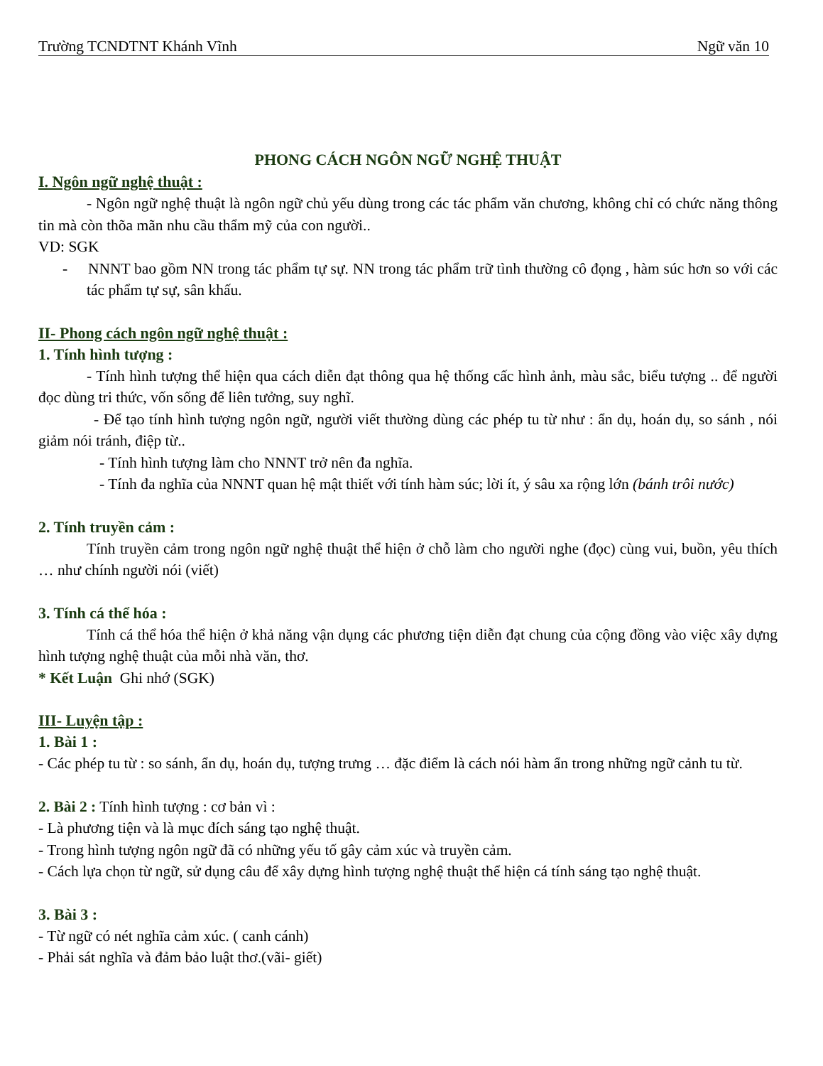Trường TCNDTNT Khánh Vĩnh Ngữ văn 10
PHONG CÁCH NGÔN NGỮ NGHỆ THUẬT
I. Ngôn ngữ nghệ thuật :
- Ngôn ngữ nghệ thuật là ngôn ngữ chủ yếu dùng trong các tác phẩm văn chương, không chỉ có chức năng thông tin mà còn thõa mãn nhu cầu thẩm mỹ của con người..
VD: SGK
- NNNT bao gồm NN trong tác phẩm tự sự. NN trong tác phẩm trữ tình thường cô đọng , hàm súc hơn so với các tác phẩm tự sự, sân khấu.
II- Phong cách ngôn ngữ nghệ thuật :
1. Tính hình tượng :
- Tính hình tượng thể hiện qua cách diễn đạt thông qua hệ thống cấc hình ảnh, màu sắc, biểu tượng .. để người đọc dùng tri thức, vốn sống để liên tưởng, suy nghĩ.
- Để tạo tính hình tượng ngôn ngữ, người viết thường dùng các phép tu từ như : ẩn dụ, hoán dụ, so sánh , nói giảm nói tránh, điệp từ..
- Tính hình tượng làm cho NNNT trở nên đa nghĩa.
- Tính đa nghĩa của NNNT quan hệ mật thiết với tính hàm súc; lời ít, ý sâu xa rộng lớn (bánh trôi nước)
2. Tính truyền cảm :
Tính truyền cảm trong ngôn ngữ nghệ thuật thể hiện ở chỗ làm cho người nghe (đọc) cùng vui, buồn, yêu thích … như chính người nói (viết)
3. Tính cá thể hóa :
Tính cá thể hóa thể hiện ở khả năng vận dụng các phương tiện diễn đạt chung của cộng đồng vào việc xây dựng hình tượng nghệ thuật của mỗi nhà văn, thơ.
* Kết Luận Ghi nhớ (SGK)
III- Luyện tập :
1. Bài 1 :
- Các phép tu từ : so sánh, ẩn dụ, hoán dụ, tượng trưng … đặc điểm là cách nói hàm ẩn trong những ngữ cảnh tu từ.
2. Bài 2 : Tính hình tượng : cơ bản vì :
- Là phương tiện và là mục đích sáng tạo nghệ thuật.
- Trong hình tượng ngôn ngữ đã có những yếu tố gây cảm xúc và truyền cảm.
- Cách lựa chọn từ ngữ, sử dụng câu để xây dựng hình tượng nghệ thuật thể hiện cá tính sáng tạo nghệ thuật.
3. Bài 3 :
- Từ ngữ có nét nghĩa cảm xúc. ( canh cánh)
- Phải sát nghĩa và đảm bảo luật thơ.(vãi- giết)